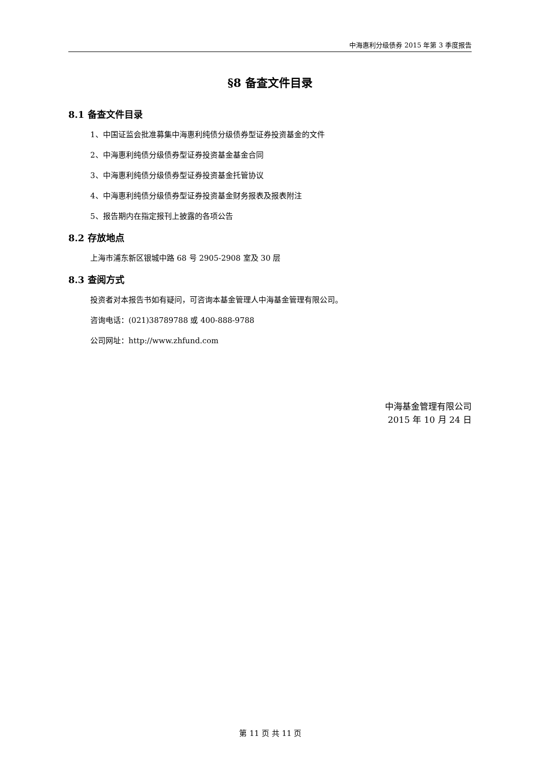中海惠利分级债券 2015 年第 3 季度报告
§8 备查文件目录
8.1 备查文件目录
1、中国证监会批准募集中海惠利纯债分级债券型证券投资基金的文件
2、中海惠利纯债分级债券型证券投资基金基金合同
3、中海惠利纯债分级债券型证券投资基金托管协议
4、中海惠利纯债分级债券型证券投资基金财务报表及报表附注
5、报告期内在指定报刊上披露的各项公告
8.2 存放地点
上海市浦东新区银城中路 68 号 2905-2908 室及 30 层
8.3 查阅方式
投资者对本报告书如有疑问，可咨询本基金管理人中海基金管理有限公司。
咨询电话：(021)38789788 或 400-888-9788
公司网址：http://www.zhfund.com
中海基金管理有限公司
2015 年 10 月 24 日
第 11 页 共 11 页